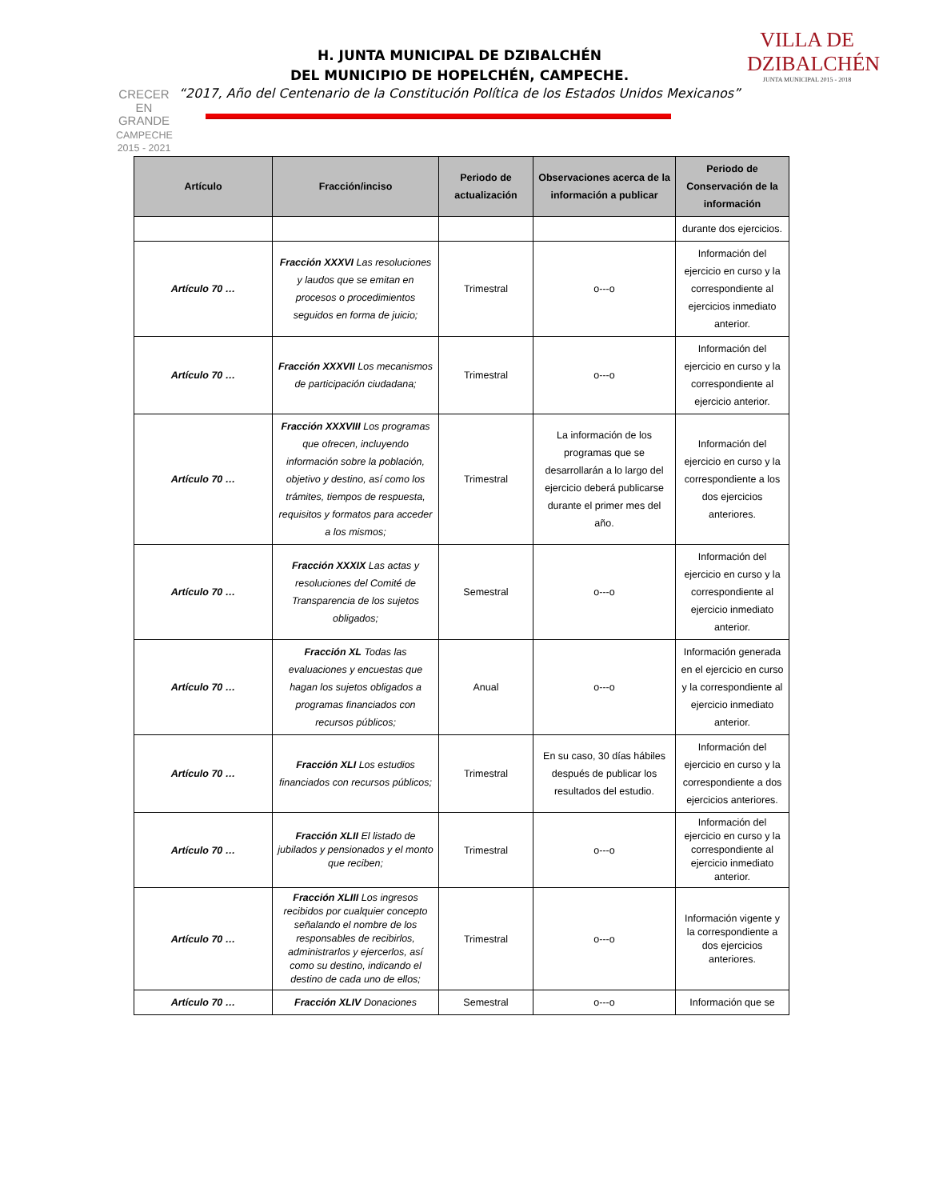CRECER
EN
GRANDE
CAMPECHE
2015 - 2021
H. JUNTA MUNICIPAL DE DZIBALCHÉN
DEL MUNICIPIO DE HOPELCHÉN, CAMPECHE.
“2017, Año del Centenario de la Constitución Política de los Estados Unidos Mexicanos”
VILLA DE
DZIBALCHÉN
JUNTA MUNICIPAL 2015 - 2018
| Artículo | Fracción/inciso | Periodo de actualización | Observaciones acerca de la información a publicar | Periodo de Conservación de la información |
| --- | --- | --- | --- | --- |
| | | | | durante dos ejercicios. |
| Artículo 70 … | Fracción XXXVI Las resoluciones y laudos que se emitan en procesos o procedimientos seguidos en forma de juicio; | Trimestral | o---o | Información del ejercicio en curso y la correspondiente al ejercicios inmediato anterior. |
| Artículo 70 … | Fracción XXXVII Los mecanismos de participación ciudadana; | Trimestral | o---o | Información del ejercicio en curso y la correspondiente al ejercicio anterior. |
| Artículo 70 … | Fracción XXXVIII Los programas que ofrecen, incluyendo información sobre la población, objetivo y destino, así como los trámites, tiempos de respuesta, requisitos y formatos para acceder a los mismos; | Trimestral | La información de los programas que se desarrollarán a lo largo del ejercicio deberá publicarse durante el primer mes del año. | Información del ejercicio en curso y la correspondiente a los dos ejercicios anteriores. |
| Artículo 70 … | Fracción XXXIX Las actas y resoluciones del Comité de Transparencia de los sujetos obligados; | Semestral | o---o | Información del ejercicio en curso y la correspondiente al ejercicio inmediato anterior. |
| Artículo 70 … | Fracción XL Todas las evaluaciones y encuestas que hagan los sujetos obligados a programas financiados con recursos públicos; | Anual | o---o | Información generada en el ejercicio en curso y la correspondiente al ejercicio inmediato anterior. |
| Artículo 70 … | Fracción XLI Los estudios financiados con recursos públicos; | Trimestral | En su caso, 30 días hábiles después de publicar los resultados del estudio. | Información del ejercicio en curso y la correspondiente a dos ejercicios anteriores. |
| Artículo 70 … | Fracción XLII El listado de jubilados y pensionados y el monto que reciben; | Trimestral | o---o | Información del ejercicio en curso y la correspondiente al ejercicio inmediato anterior. |
| Artículo 70 … | Fracción XLIII Los ingresos recibidos por cualquier concepto señalando el nombre de los responsables de recibirlos, administrarlos y ejercerlos, así como su destino, indicando el destino de cada uno de ellos; | Trimestral | o---o | Información vigente y la correspondiente a dos ejercicios anteriores. |
| Artículo 70 … | Fracción XLIV Donaciones | Semestral | o---o | Información que se |